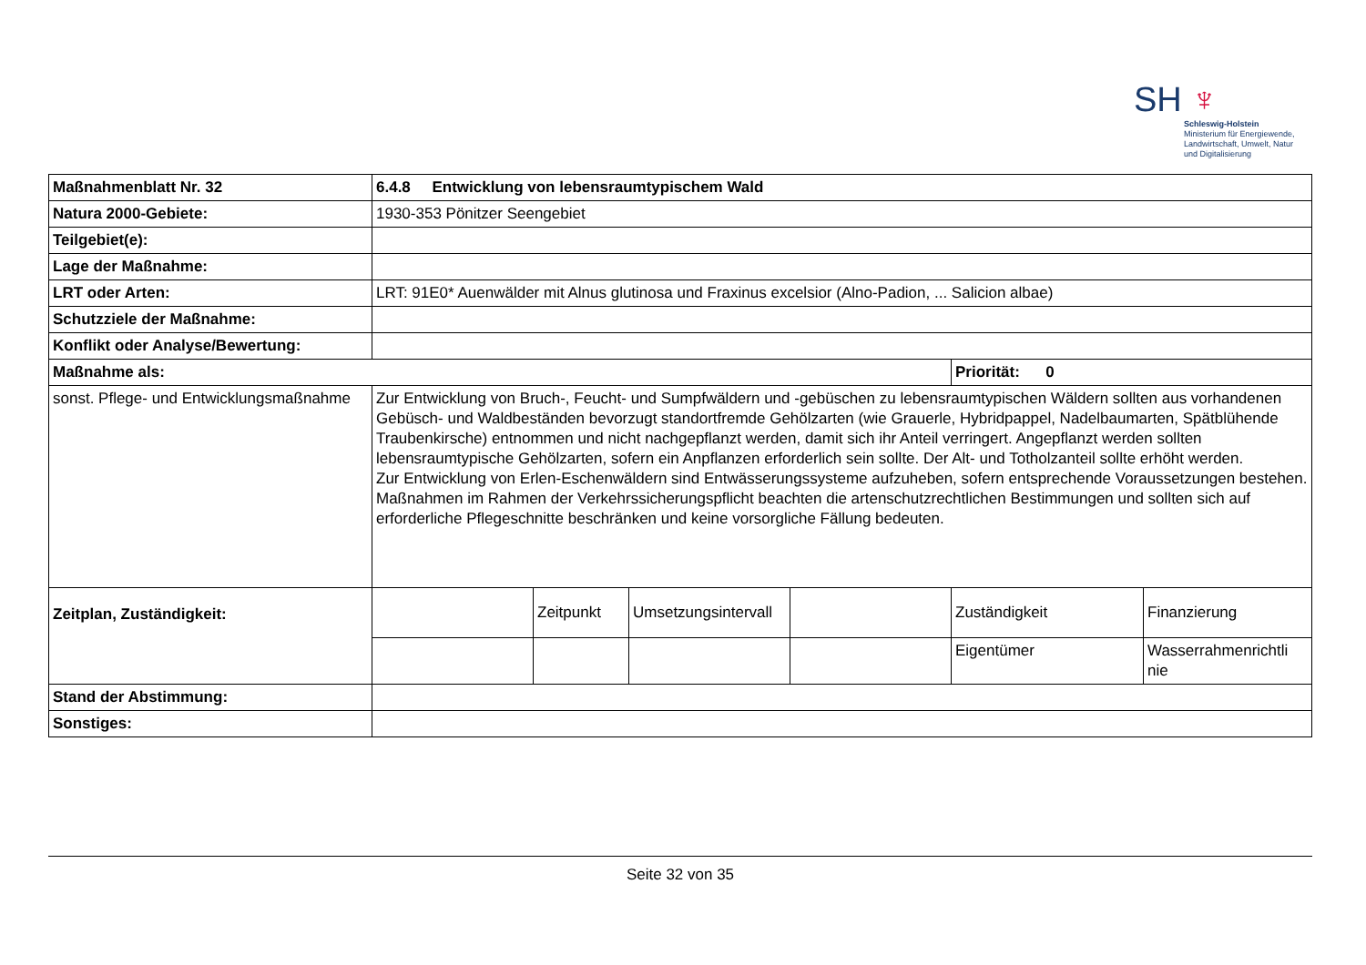SH ♆
Schleswig-Holstein
Ministerium für Energiewende,
Landwirtschaft, Umwelt, Natur
und Digitalisierung
| Maßnahmenblatt Nr. 32 | 6.4.8 Entwicklung von lebensraumtypischem Wald | | | | | |
| Natura 2000-Gebiete: | 1930-353 Pönitzer Seengebiet | | | | | |
| Teilgebiet(e): | | | | | | |
| Lage der Maßnahme: | | | | | | |
| LRT oder Arten: | LRT: 91E0* Auenwälder mit Alnus glutinosa und Fraxinus excelsior (Alno-Padion, ... Salicion albae) | | | | | |
| Schutzziele der Maßnahme: | | | | | | |
| Konflikt oder Analyse/Bewertung: | | | | | | |
| Maßnahme als: | | | | | Priorität: 0 | |
| sonst. Pflege- und Entwicklungsmaßnahme | Zur Entwicklung von Bruch-, Feucht- und Sumpfwäldern und -gebüschen zu lebensraumtypischen Wäldern sollten aus vorhandenen Gebüsch- und Waldbeständen bevorzugt standortfremde Gehölzarten (wie Grauerle, Hybridpappel, Nadelbaumarten, Spätblühende Traubenkirsche) entnommen und nicht nachgepflanzt werden, damit sich ihr Anteil verringert. Angepflanzt werden sollten lebensraumtypische Gehölzarten, sofern ein Anpflanzen erforderlich sein sollte. Der Alt- und Totholzanteil sollte erhöht werden. Zur Entwicklung von Erlen-Eschenwäldern sind Entwässerungssysteme aufzuheben, sofern entsprechende Voraussetzungen bestehen. Maßnahmen im Rahmen der Verkehrssicherungspflicht beachten die artenschutzrechtlichen Bestimmungen und sollten sich auf erforderliche Pflegeschnitte beschränken und keine vorsorgliche Fällung bedeuten. | | | | | |
| Zeitplan, Zuständigkeit: | | Zeitpunkt | Umsetzungsintervall | | Zuständigkeit | Finanzierung |
| | | | | | Eigentümer | Wasserrahmenrichtli nie |
| Stand der Abstimmung: | | | | | | |
| Sonstiges: | | | | | | |
Seite 32 von 35